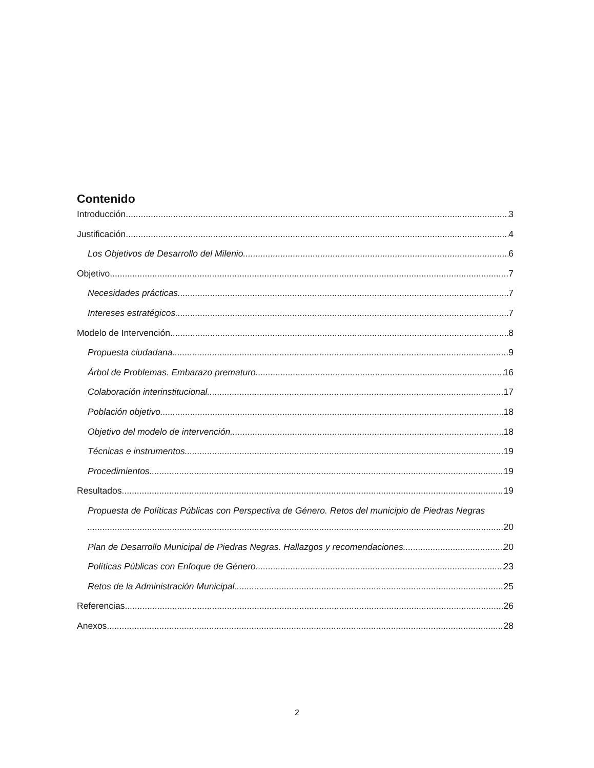Contenido
Introducción 3
Justificación 4
Los Objetivos de Desarrollo del Milenio 6
Objetivo 7
Necesidades prácticas 7
Intereses estratégicos 7
Modelo de Intervención 8
Propuesta ciudadana 9
Árbol de Problemas. Embarazo prematuro 16
Colaboración interinstitucional 17
Población objetivo 18
Objetivo del modelo de intervención 18
Técnicas e instrumentos 19
Procedimientos 19
Resultados 19
Propuesta de Políticas Públicas con Perspectiva de Género. Retos del municipio de Piedras Negras
20
Plan de Desarrollo Municipal de Piedras Negras. Hallazgos y recomendaciones 20
Políticas Públicas con Enfoque de Género 23
Retos de la Administración Municipal 25
Referencias 26
Anexos 28
2